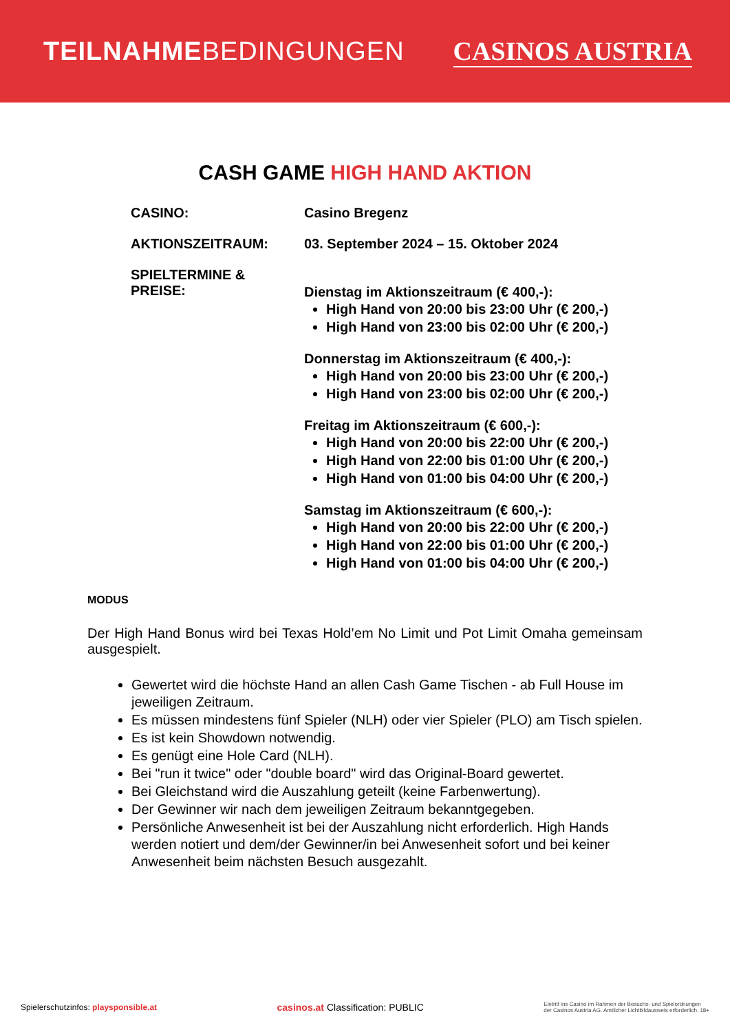TEILNAHMEBEDINGUNGEN CASINOS AUSTRIA
CASH GAME HIGH HAND AKTION
CASINO: Casino Bregenz
AKTIONSZEITRAUM: 03. September 2024 – 15. Oktober 2024
SPIELTERMINE &
PREISE:
Dienstag im Aktionszeitraum (€ 400,-):
High Hand von 20:00 bis 23:00 Uhr (€ 200,-)
High Hand von 23:00 bis 02:00 Uhr (€ 200,-)
Donnerstag im Aktionszeitraum (€ 400,-):
High Hand von 20:00 bis 23:00 Uhr (€ 200,-)
High Hand von 23:00 bis 02:00 Uhr (€ 200,-)
Freitag im Aktionszeitraum (€ 600,-):
High Hand von 20:00 bis 22:00 Uhr (€ 200,-)
High Hand von 22:00 bis 01:00 Uhr (€ 200,-)
High Hand von 01:00 bis 04:00 Uhr (€ 200,-)
Samstag im Aktionszeitraum (€ 600,-):
High Hand von 20:00 bis 22:00 Uhr (€ 200,-)
High Hand von 22:00 bis 01:00 Uhr (€ 200,-)
High Hand von 01:00 bis 04:00 Uhr (€ 200,-)
MODUS
Der High Hand Bonus wird bei Texas Hold’em No Limit und Pot Limit Omaha gemeinsam ausgespielt.
Gewertet wird die höchste Hand an allen Cash Game Tischen - ab Full House im jeweiligen Zeitraum.
Es müssen mindestens fünf Spieler (NLH) oder vier Spieler (PLO) am Tisch spielen.
Es ist kein Showdown notwendig.
Es genügt eine Hole Card (NLH).
Bei "run it twice" oder "double board" wird das Original-Board gewertet.
Bei Gleichstand wird die Auszahlung geteilt (keine Farbenwertung).
Der Gewinner wir nach dem jeweiligen Zeitraum bekanntgegeben.
Persönliche Anwesenheit ist bei der Auszahlung nicht erforderlich. High Hands werden notiert und dem/der Gewinner/in bei Anwesenheit sofort und bei keiner Anwesenheit beim nächsten Besuch ausgezahlt.
Spielerschutzinfos: playsponsible.at
casinos.at Classification: PUBLIC
Eintritt ins Casino im Rahmen der Besuchs- und Spielordnungen
der Casinos Austria AG. Amtlicher Lichtbildausweis erforderlich. 18+